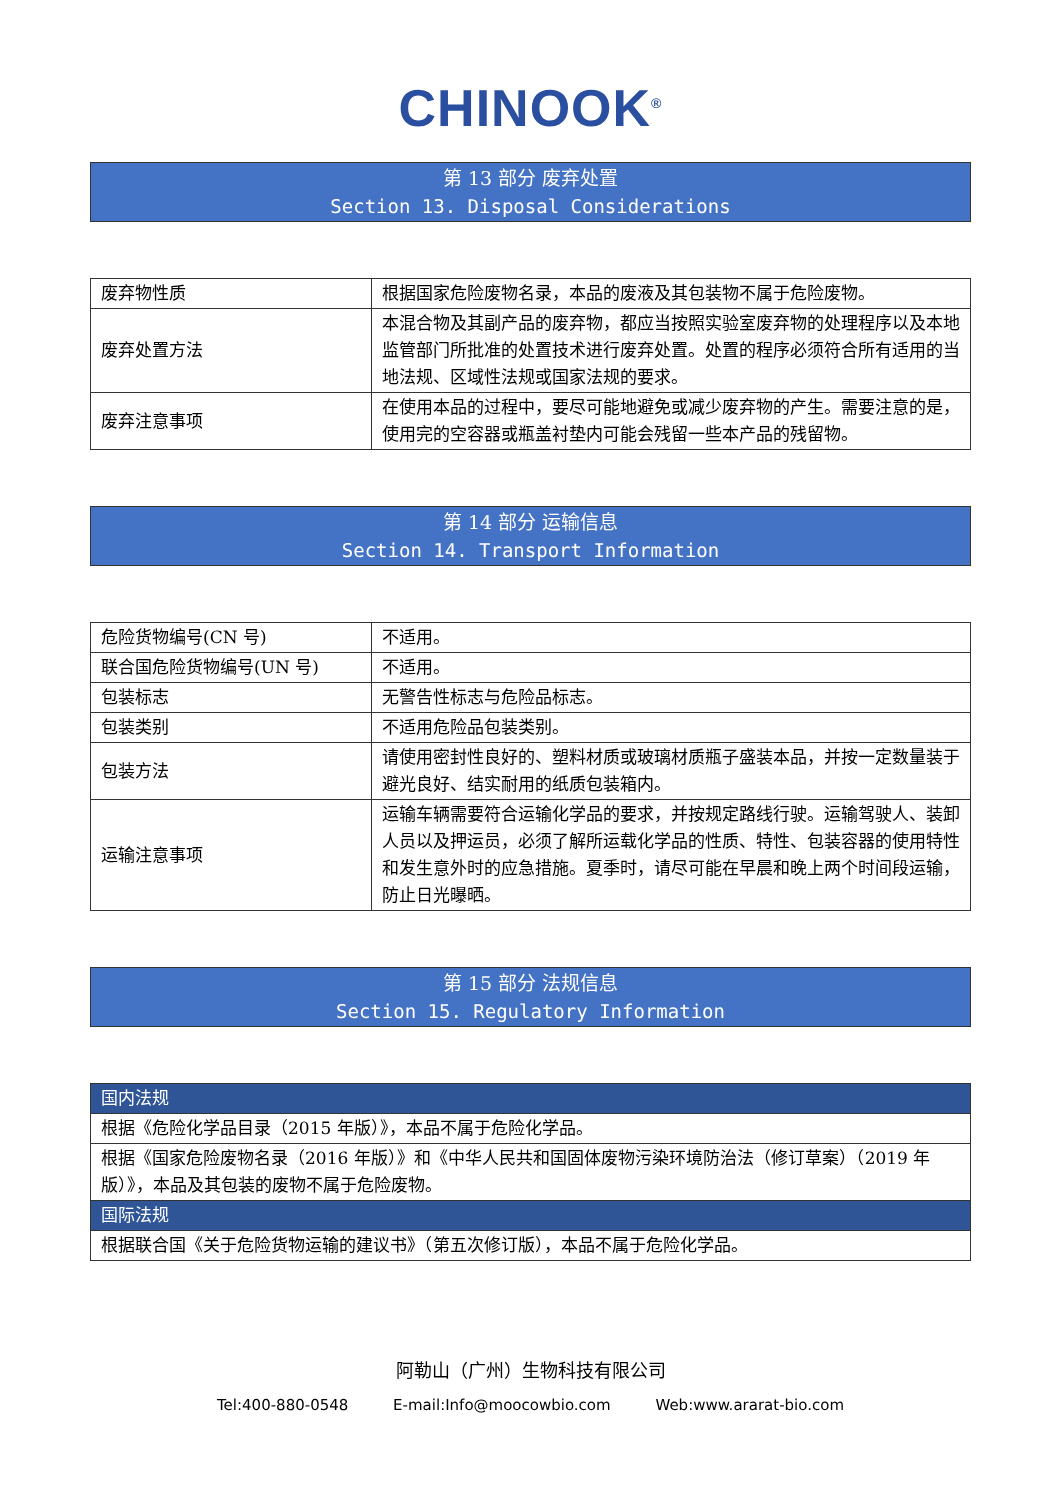CHINOOK<sup>®</sup>
第 13 部分 废弃处置
Section 13. Disposal Considerations
| 废弃物性质 | 根据国家危险废物名录，本品的废液及其包装物不属于危险废物。 |
| 废弃处置方法 | 本混合物及其副产品的废弃物，都应当按照实验室废弃物的处理程序以及本地监管部门所批准的处置技术进行废弃处置。处置的程序必须符合所有适用的当地法规、区域性法规或国家法规的要求。 |
| 废弃注意事项 | 在使用本品的过程中，要尽可能地避免或减少废弃物的产生。需要注意的是，使用完的空容器或瓶盖衬垫内可能会残留一些本产品的残留物。 |
第 14 部分 运输信息
Section 14. Transport Information
| 危险货物编号(CN 号) | 不适用。 |
| 联合国危险货物编号(UN 号) | 不适用。 |
| 包装标志 | 无警告性标志与危险品标志。 |
| 包装类别 | 不适用危险品包装类别。 |
| 包装方法 | 请使用密封性良好的、塑料材质或玻璃材质瓶子盛装本品，并按一定数量装于避光良好、结实耐用的纸质包装箱内。 |
| 运输注意事项 | 运输车辆需要符合运输化学品的要求，并按规定路线行驶。运输驾驶人、装卸人员以及押运员，必须了解所运载化学品的性质、特性、包装容器的使用特性和发生意外时的应急措施。夏季时，请尽可能在早晨和晚上两个时间段运输，防止日光曝晒。 |
第 15 部分 法规信息
Section 15. Regulatory Information
| 国内法规 |
| 根据《危险化学品目录（2015 年版）》，本品不属于危险化学品。 |
| 根据《国家危险废物名录（2016 年版）》和《中华人民共和国固体废物污染环境防治法（修订草案）（2019 年版）》，本品及其包装的废物不属于危险废物。 |
| 国际法规 |
| 根据联合国《关于危险货物运输的建议书》（第五次修订版），本品不属于危险化学品。 |
阿勒山（广州）生物科技有限公司
Tel:400-880-0548 E-mail:Info@moocowbio.com Web:www.ararat-bio.com